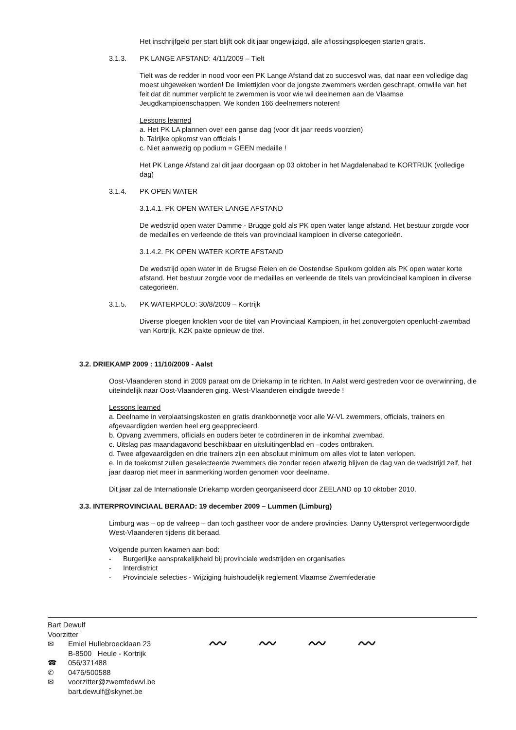Het inschrijfgeld per start blijft ook dit jaar ongewijzigd, alle aflossingsploegen starten gratis.
3.1.3. PK LANGE AFSTAND: 4/11/2009 – Tielt
Tielt was de redder in nood voor een PK Lange Afstand dat zo succesvol was, dat naar een volledige dag moest uitgeweken worden! De limiettijden voor de jongste zwemmers werden geschrapt, omwille van het feit dat dit nummer verplicht te zwemmen is voor wie wil deelnemen aan de Vlaamse Jeugdkampioenschappen. We konden 166 deelnemers noteren!
Lessons learned
a. Het PK LA plannen over een ganse dag (voor dit jaar reeds voorzien)
b. Talrijke opkomst van officials !
c. Niet aanwezig op podium = GEEN medaille !
Het PK Lange Afstand zal dit jaar doorgaan op 03 oktober in het Magdalenabad te KORTRIJK (volledige dag)
3.1.4. PK OPEN WATER
3.1.4.1. PK OPEN WATER LANGE AFSTAND
De wedstrijd open water Damme - Brugge gold als PK open water lange afstand. Het bestuur zorgde voor de medailles en verleende de titels van provinciaal kampioen in diverse categorieën.
3.1.4.2. PK OPEN WATER KORTE AFSTAND
De wedstrijd open water in de Brugse Reien en de Oostendse Spuikom golden als PK open water korte afstand. Het bestuur zorgde voor de medailles en verleende de titels van provicinciaal kampioen in diverse categorieën.
3.1.5. PK WATERPOLO: 30/8/2009 – Kortrijk
Diverse ploegen knokten voor de titel van Provinciaal Kampioen, in het zonovergoten openlucht-zwembad van Kortrijk. KZK pakte opnieuw de titel.
3.2. DRIEKAMP 2009 : 11/10/2009 - Aalst
Oost-Vlaanderen stond in 2009 paraat om de Driekamp in te richten. In Aalst werd gestreden voor de overwinning, die uiteindelijk naar Oost-Vlaanderen ging. West-Vlaanderen eindigde tweede !
Lessons learned
a. Deelname in verplaatsingskosten en gratis drankbonnetje voor alle W-VL zwemmers, officials, trainers en afgevaardigden werden heel erg geapprecieerd.
b. Opvang zwemmers, officials en ouders beter te coördineren in de inkomhal zwembad.
c. Uitslag pas maandagavond beschikbaar en uitsluitingenblad en –codes ontbraken.
d. Twee afgevaardigden en drie trainers zijn een absoluut minimum om alles vlot te laten verlopen.
e. In de toekomst zullen geselecteerde zwemmers die zonder reden afwezig blijven de dag van de wedstrijd zelf, het jaar daarop niet meer in aanmerking worden genomen voor deelname.
Dit jaar zal de Internationale Driekamp worden georganiseerd door ZEELAND op 10 oktober 2010.
3.3. INTERPROVINCIAAL BERAAD: 19 december 2009 – Lummen (Limburg)
Limburg was – op de valreep – dan toch gastheer voor de andere provincies. Danny Uyttersprot vertegenwoordigde West-Vlaanderen tijdens dit beraad.
Volgende punten kwamen aan bod:
- Burgerlijke aansprakelijkheid bij provinciale wedstrijden en organisaties
- Interdistrict
- Provinciale selecties - Wijziging huishoudelijk reglement Vlaamse Zwemfederatie
Bart Dewulf
Voorzitter
✉ Emiel Hullebroecklaan 23
B-8500 Heule - Kortrijk
☎ 056/371488
✆ 0476/500588
✉ voorzitter@zwemfedwvl.be
bart.dewulf@skynet.be
〰 〰 〰 〰